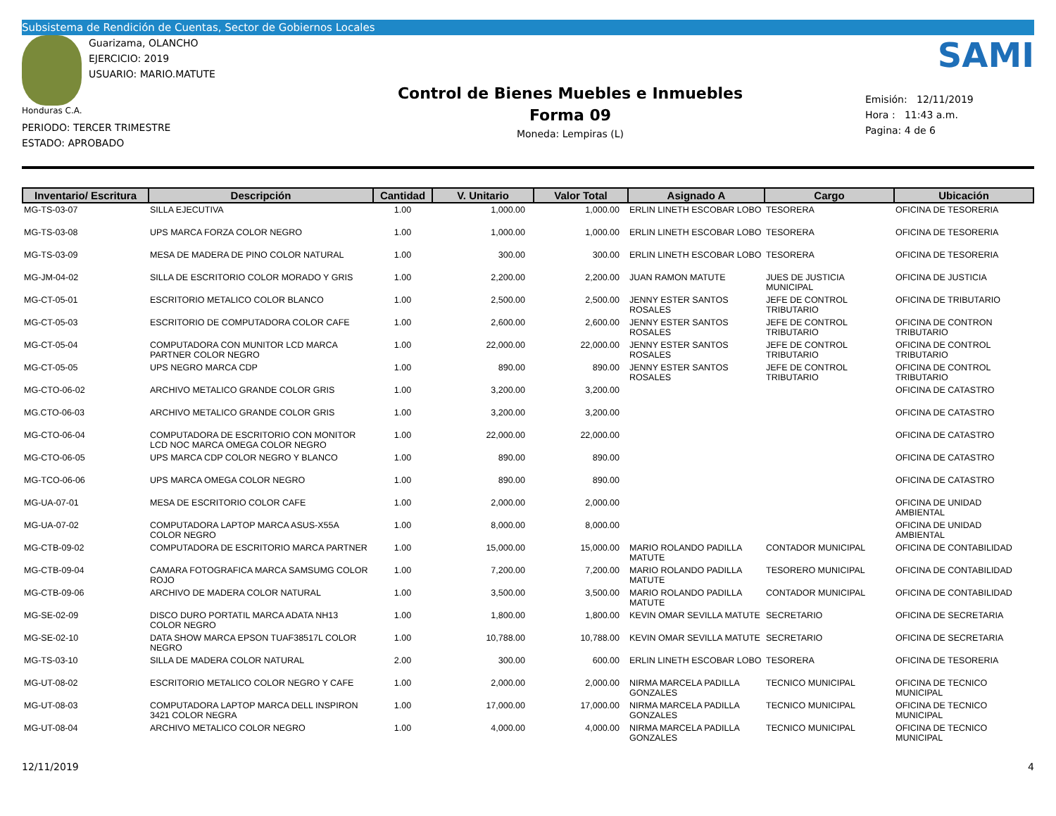Subsistema de Rendición de Cuentas, Sector de Gobiernos Locales
Guarizama, OLANCHO
EJERCICIO: 2019
USUARIO: MARIO.MATUTE
Honduras C.A.
PERIODO: TERCER TRIMESTRE
ESTADO: APROBADO
Control de Bienes Muebles e Inmuebles
Forma 09
Moneda: Lempiras (L)
SAMI
Emisión: 12/11/2019
Hora : 11:43 a.m.
Pagina: 4 de 6
| Inventario/ Escritura | Descripción | Cantidad | V. Unitario | Valor Total | Asignado A | Cargo | Ubicación |
| --- | --- | --- | --- | --- | --- | --- | --- |
| MG-TS-03-07 | SILLA EJECUTIVA | 1.00 | 1,000.00 | 1,000.00 | ERLIN LINETH ESCOBAR LOBO | TESORERA | OFICINA DE TESORERIA |
| MG-TS-03-08 | UPS MARCA FORZA COLOR NEGRO | 1.00 | 1,000.00 | 1,000.00 | ERLIN LINETH ESCOBAR LOBO | TESORERA | OFICINA DE TESORERIA |
| MG-TS-03-09 | MESA DE MADERA DE PINO COLOR NATURAL | 1.00 | 300.00 | 300.00 | ERLIN LINETH ESCOBAR LOBO | TESORERA | OFICINA DE TESORERIA |
| MG-JM-04-02 | SILLA DE ESCRITORIO COLOR MORADO Y GRIS | 1.00 | 2,200.00 | 2,200.00 | JUAN RAMON MATUTE | JUES DE JUSTICIA MUNICIPAL | OFICINA DE JUSTICIA |
| MG-CT-05-01 | ESCRITORIO METALICO COLOR BLANCO | 1.00 | 2,500.00 | 2,500.00 | JENNY ESTER SANTOS ROSALES | JEFE DE CONTROL TRIBUTARIO | OFICINA DE TRIBUTARIO |
| MG-CT-05-03 | ESCRITORIO DE COMPUTADORA COLOR CAFE | 1.00 | 2,600.00 | 2,600.00 | JENNY ESTER SANTOS ROSALES | JEFE DE CONTROL TRIBUTARIO | OFICINA DE CONTRON TRIBUTARIO |
| MG-CT-05-04 | COMPUTADORA CON MUNITOR LCD MARCA PARTNER COLOR NEGRO | 1.00 | 22,000.00 | 22,000.00 | JENNY ESTER SANTOS ROSALES | JEFE DE CONTROL TRIBUTARIO | OFICINA DE CONTROL TRIBUTARIO |
| MG-CT-05-05 | UPS NEGRO MARCA CDP | 1.00 | 890.00 | 890.00 | JENNY ESTER SANTOS ROSALES | JEFE DE CONTROL TRIBUTARIO | OFICINA DE CONTROL TRIBUTARIO |
| MG-CTO-06-02 | ARCHIVO METALICO GRANDE COLOR GRIS | 1.00 | 3,200.00 | 3,200.00 | | | OFICINA DE CATASTRO |
| MG.CTO-06-03 | ARCHIVO METALICO GRANDE COLOR GRIS | 1.00 | 3,200.00 | 3,200.00 | | | OFICINA DE CATASTRO |
| MG-CTO-06-04 | COMPUTADORA DE ESCRITORIO CON MONITOR LCD NOC MARCA OMEGA COLOR NEGRO | 1.00 | 22,000.00 | 22,000.00 | | | OFICINA DE CATASTRO |
| MG-CTO-06-05 | UPS MARCA CDP COLOR NEGRO Y BLANCO | 1.00 | 890.00 | 890.00 | | | OFICINA DE CATASTRO |
| MG-TCO-06-06 | UPS MARCA OMEGA COLOR NEGRO | 1.00 | 890.00 | 890.00 | | | OFICINA DE CATASTRO |
| MG-UA-07-01 | MESA DE ESCRITORIO COLOR CAFE | 1.00 | 2,000.00 | 2,000.00 | | | OFICINA DE UNIDAD AMBIENTAL |
| MG-UA-07-02 | COMPUTADORA LAPTOP MARCA ASUS-X55A COLOR NEGRO | 1.00 | 8,000.00 | 8,000.00 | | | OFICINA DE UNIDAD AMBIENTAL |
| MG-CTB-09-02 | COMPUTADORA DE ESCRITORIO MARCA PARTNER | 1.00 | 15,000.00 | 15,000.00 | MARIO ROLANDO PADILLA MATUTE | CONTADOR MUNICIPAL | OFICINA DE CONTABILIDAD |
| MG-CTB-09-04 | CAMARA FOTOGRAFICA MARCA SAMSUMG COLOR ROJO | 1.00 | 7,200.00 | 7,200.00 | MARIO ROLANDO PADILLA MATUTE | TESORERO MUNICIPAL | OFICINA DE CONTABILIDAD |
| MG-CTB-09-06 | ARCHIVO DE MADERA COLOR NATURAL | 1.00 | 3,500.00 | 3,500.00 | MARIO ROLANDO PADILLA MATUTE | CONTADOR MUNICIPAL | OFICINA DE CONTABILIDAD |
| MG-SE-02-09 | DISCO DURO PORTATIL MARCA ADATA NH13 COLOR NEGRO | 1.00 | 1,800.00 | 1,800.00 | KEVIN OMAR SEVILLA MATUTE | SECRETARIO | OFICINA DE SECRETARIA |
| MG-SE-02-10 | DATA SHOW MARCA EPSON TUAF38517L COLOR NEGRO | 1.00 | 10,788.00 | 10,788.00 | KEVIN OMAR SEVILLA MATUTE | SECRETARIO | OFICINA DE SECRETARIA |
| MG-TS-03-10 | SILLA DE MADERA COLOR NATURAL | 2.00 | 300.00 | 600.00 | ERLIN LINETH ESCOBAR LOBO | TESORERA | OFICINA DE TESORERIA |
| MG-UT-08-02 | ESCRITORIO METALICO COLOR NEGRO Y CAFE | 1.00 | 2,000.00 | 2,000.00 | NIRMA MARCELA PADILLA GONZALES | TECNICO MUNICIPAL | OFICINA DE TECNICO MUNICIPAL |
| MG-UT-08-03 | COMPUTADORA LAPTOP MARCA DELL INSPIRON 3421 COLOR NEGRA | 1.00 | 17,000.00 | 17,000.00 | NIRMA MARCELA PADILLA GONZALES | TECNICO MUNICIPAL | OFICINA DE TECNICO MUNICIPAL |
| MG-UT-08-04 | ARCHIVO METALICO COLOR NEGRO | 1.00 | 4,000.00 | 4,000.00 | NIRMA MARCELA PADILLA GONZALES | TECNICO MUNICIPAL | OFICINA DE TECNICO MUNICIPAL |
12/11/2019 4